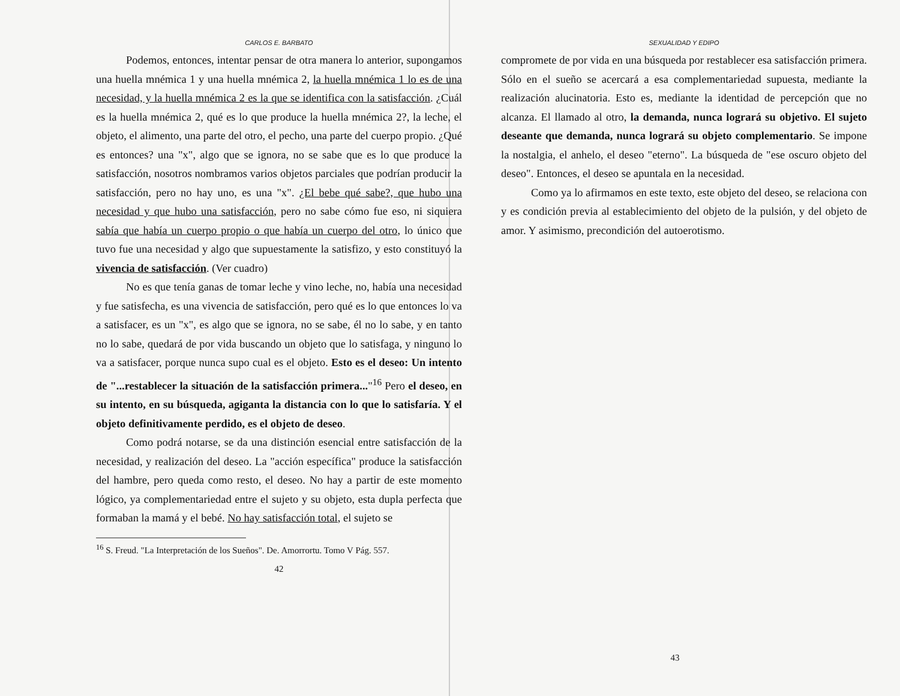CARLOS E. BARBATO
Podemos, entonces, intentar pensar de otra manera lo anterior, supongamos una huella mnémica 1 y una huella mnémica 2, la huella mnémica 1 lo es de una necesidad, y la huella mnémica 2 es la que se identifica con la satisfacción. ¿Cuál es la huella mnémica 2, qué es lo que produce la huella mnémica 2?, la leche, el objeto, el alimento, una parte del otro, el pecho, una parte del cuerpo propio. ¿Qué es entonces? una "x", algo que se ignora, no se sabe que es lo que produce la satisfacción, nosotros nombramos varios objetos parciales que podrían producir la satisfacción, pero no hay uno, es una "x". ¿El bebe qué sabe?, que hubo una necesidad y que hubo una satisfacción, pero no sabe cómo fue eso, ni siquiera sabía que había un cuerpo propio o que había un cuerpo del otro, lo único que tuvo fue una necesidad y algo que supuestamente la satisfizo, y esto constituyó la vivencia de satisfacción. (Ver cuadro)
No es que tenía ganas de tomar leche y vino leche, no, había una necesidad y fue satisfecha, es una vivencia de satisfacción, pero qué es lo que entonces lo va a satisfacer, es un "x", es algo que se ignora, no se sabe, él no lo sabe, y en tanto no lo sabe, quedará de por vida buscando un objeto que lo satisfaga, y ninguno lo va a satisfacer, porque nunca supo cual es el objeto. Esto es el deseo: Un intento de "...restablecer la situación de la satisfacción primera..."<sup>16</sup> Pero el deseo, en su intento, en su búsqueda, agiganta la distancia con lo que lo satisfaría. Y el objeto definitivamente perdido, es el objeto de deseo.
Como podrá notarse, se da una distinción esencial entre satisfacción de la necesidad, y realización del deseo. La "acción específica" produce la satisfacción del hambre, pero queda como resto, el deseo. No hay a partir de este momento lógico, ya complementariedad entre el sujeto y su objeto, esta dupla perfecta que formaban la mamá y el bebé. No hay satisfacción total, el sujeto se
<sup>16</sup> S. Freud. "La Interpretación de los Sueños". De. Amorrortu. Tomo V Pág. 557.
42
SEXUALIDAD Y EDIPO
compromete de por vida en una búsqueda por restablecer esa satisfacción primera. Sólo en el sueño se acercará a esa complementariedad supuesta, mediante la realización alucinatoria. Esto es, mediante la identidad de percepción que no alcanza. El llamado al otro, la demanda, nunca logrará su objetivo. El sujeto deseante que demanda, nunca logrará su objeto complementario. Se impone la nostalgia, el anhelo, el deseo "eterno". La búsqueda de "ese oscuro objeto del deseo". Entonces, el deseo se apuntala en la necesidad.
Como ya lo afirmamos en este texto, este objeto del deseo, se relaciona con y es condición previa al establecimiento del objeto de la pulsión, y del objeto de amor. Y asimismo, precondición del autoerotismo.
43